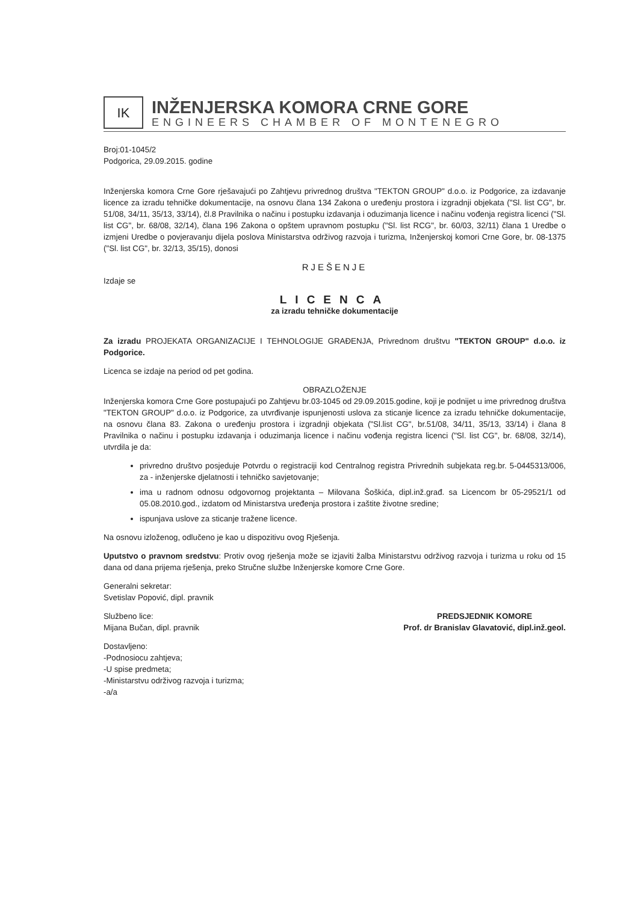IK
INŽENJERSKA KOMORA CRNE GORE
ENGINEERS CHAMBER OF MONTENEGRO
Broj:01-1045/2
Podgorica, 29.09.2015. godine
Inženjerska komora Crne Gore rješavajući po Zahtjevu privrednog društva "TEKTON GROUP" d.o.o. iz Podgorice, za izdavanje licence za izradu tehničke dokumentacije, na osnovu člana 134 Zakona o uređenju prostora i izgradnji objekata ("Sl. list CG", br. 51/08, 34/11, 35/13, 33/14), čl.8 Pravilnika o načinu i postupku izdavanja i oduzimanja licence i načinu vođenja registra licenci ("Sl. list CG", br. 68/08, 32/14), člana 196 Zakona o opštem upravnom postupku ("Sl. list RCG", br. 60/03, 32/11) člana 1 Uredbe o izmjeni Uredbe o povjeravanju dijela poslova Ministarstva održivog razvoja i turizma, Inženjerskoj komori Crne Gore, br. 08-1375 ("Sl. list CG", br. 32/13, 35/15), donosi
RJEŠENJE
Izdaje se
LICENCA
za izradu tehničke dokumentacije
Za izradu PROJEKATA ORGANIZACIJE I TEHNOLOGIJE GRAĐENJA, Privrednom društvu "TEKTON GROUP" d.o.o. iz Podgorice.
Licenca se izdaje na period od pet godina.
OBRAZLOŽENJE
Inženjerska komora Crne Gore postupajući po Zahtjevu br.03-1045 od 29.09.2015.godine, koji je podnijet u ime privrednog društva "TEKTON GROUP" d.o.o. iz Podgorice, za utvrđivanje ispunjenosti uslova za sticanje licence za izradu tehničke dokumentacije, na osnovu člana 83. Zakona o uređenju prostora i izgradnji objekata ("Sl.list CG", br.51/08, 34/11, 35/13, 33/14) i člana 8 Pravilnika o načinu i postupku izdavanja i oduzimanja licence i načinu vođenja registra licenci ("Sl. list CG", br. 68/08, 32/14), utvrdila je da:
privredno društvo posjeduje Potvrdu o registraciji kod Centralnog registra Privrednih subjekata reg.br. 5-0445313/006, za - inženjerske djelatnosti i tehničko savjetovanje;
ima u radnom odnosu odgovornog projektanta – Milovana Šoškića, dipl.inž.građ. sa Licencom br 05-29521/1 od 05.08.2010.god., izdatom od Ministarstva uređenja prostora i zaštite životne sredine;
ispunjava uslove za sticanje tražene licence.
Na osnovu izloženog, odlučeno je kao u dispozitivu ovog Rješenja.
Uputstvo o pravnom sredstvu: Protiv ovog rješenja može se izjaviti žalba Ministarstvu održivog razvoja i turizma u roku od 15 dana od dana prijema rješenja, preko Stručne službe Inženjerske komore Crne Gore.
Generalni sekretar:
Svetislav Popović, dipl. pravnik
Službeno lice:
Mijana Bučan, dipl. pravnik
Dostavljeno:
-Podnosiocu zahtjeva;
-U spise predmeta;
-Ministarstvu održivog razvoja i turizma;
-a/a
PREDSJEDNIK KOMORE
Prof. dr Branislav Glavatović, dipl.inž.geol.